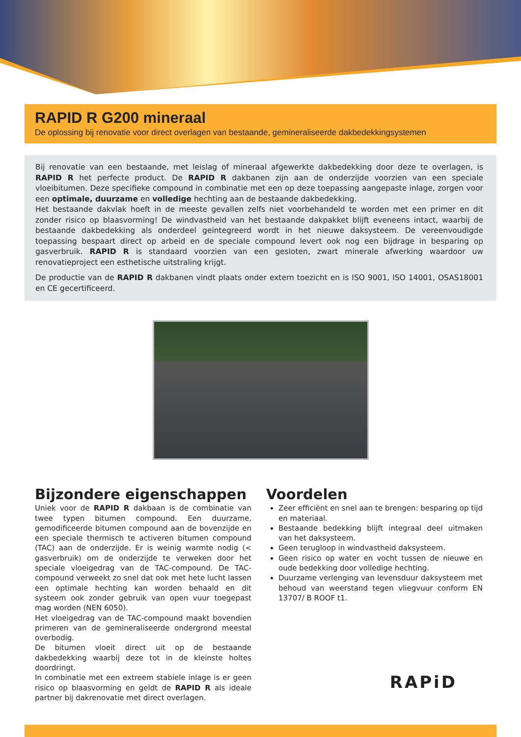RAPID R G200 mineraal
De oplossing bij renovatie voor direct overlagen van bestaande, gemineraliseerde dakbedekkingsystemen
Bij renovatie van een bestaande, met leislag of mineraal afgewerkte dakbedekking door deze te overlagen, is RAPID R het perfecte product. De RAPID R dakbanen zijn aan de onderzijde voorzien van een speciale vloeibitumen. Deze specifieke compound in combinatie met een op deze toepassing aangepaste inlage, zorgen voor een optimale, duurzame en volledige hechting aan de bestaande dakbedekking.
Het bestaande dakvlak hoeft in de meeste gevallen zelfs niet voorbehandeld te worden met een primer en dit zonder risico op blaasvorming! De windvastheid van het bestaande dakpakket blijft eveneens intact, waarbij de bestaande dakbedekking als onderdeel geintegreerd wordt in het nieuwe daksysteem. De vereenvoudigde toepassing bespaart direct op arbeid en de speciale compound levert ook nog een bijdrage in besparing op gasverbruik. RAPID R is standaard voorzien van een gesloten, zwart minerale afwerking waardoor uw renovatieproject een esthetische uitstraling krijgt.
De productie van de RAPID R dakbanen vindt plaats onder extern toezicht en is ISO 9001, ISO 14001, OSAS18001 en CE gecertificeerd.
Bijzondere eigenschappen
Uniek voor de RAPID R dakbaan is de combinatie van twee typen bitumen compound. Een duurzame, gemodificeerde bitumen compound aan de bovenzijde en een speciale thermisch te activeren bitumen compound (TAC) aan de onderzijde. Er is weinig warmte nodig (< gasverbruik) om de onderzijde te verweken door het speciale vloeigedrag van de TAC-compound. De TAC-compound verweekt zo snel dat ook met hete lucht lassen een optimale hechting kan worden behaald en dit systeem ook zonder gebruik van open vuur toegepast mag worden (NEN 6050).
Het vloeigedrag van de TAC-compound maakt bovendien primeren van de gemineraliseerde ondergrond meestal overbodig.
De bitumen vloeit direct uit op de bestaande dakbedekking waarbij deze tot in de kleinste holtes doordringt.
In combinatie met een extreem stabiele inlage is er geen risico op blaasvorming en geldt de RAPID R als ideale partner bij dakrenovatie met direct overlagen.
Voordelen
Zeer efficiënt en snel aan te brengen: besparing op tijd en materiaal.
Bestaande bedekking blijft integraal deel uitmaken van het daksysteem.
Geen terugloop in windvastheid daksysteem.
Geen risico op water en vocht tussen de nieuwe en oude bedekking door volledige hechting.
Duurzame verlenging van levensduur daksysteem met behoud van weerstand tegen vliegvuur conform EN 13707/ B ROOF t1.
RAPiD